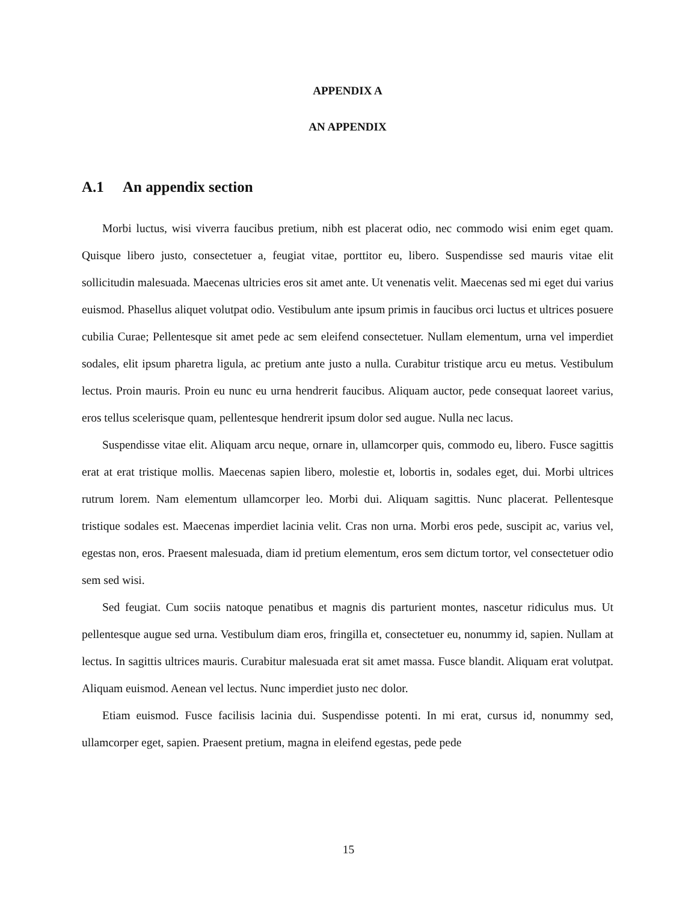APPENDIX A
AN APPENDIX
A.1 An appendix section
Morbi luctus, wisi viverra faucibus pretium, nibh est placerat odio, nec commodo wisi enim eget quam. Quisque libero justo, consectetuer a, feugiat vitae, porttitor eu, libero. Suspendisse sed mauris vitae elit sollicitudin malesuada. Maecenas ultricies eros sit amet ante. Ut venenatis velit. Maecenas sed mi eget dui varius euismod. Phasellus aliquet volutpat odio. Vestibulum ante ipsum primis in faucibus orci luctus et ultrices posuere cubilia Curae; Pellentesque sit amet pede ac sem eleifend consectetuer. Nullam elementum, urna vel imperdiet sodales, elit ipsum pharetra ligula, ac pretium ante justo a nulla. Curabitur tristique arcu eu metus. Vestibulum lectus. Proin mauris. Proin eu nunc eu urna hendrerit faucibus. Aliquam auctor, pede consequat laoreet varius, eros tellus scelerisque quam, pellentesque hendrerit ipsum dolor sed augue. Nulla nec lacus.
Suspendisse vitae elit. Aliquam arcu neque, ornare in, ullamcorper quis, commodo eu, libero. Fusce sagittis erat at erat tristique mollis. Maecenas sapien libero, molestie et, lobortis in, sodales eget, dui. Morbi ultrices rutrum lorem. Nam elementum ullamcorper leo. Morbi dui. Aliquam sagittis. Nunc placerat. Pellentesque tristique sodales est. Maecenas imperdiet lacinia velit. Cras non urna. Morbi eros pede, suscipit ac, varius vel, egestas non, eros. Praesent malesuada, diam id pretium elementum, eros sem dictum tortor, vel consectetuer odio sem sed wisi.
Sed feugiat. Cum sociis natoque penatibus et magnis dis parturient montes, nascetur ridiculus mus. Ut pellentesque augue sed urna. Vestibulum diam eros, fringilla et, consectetuer eu, nonummy id, sapien. Nullam at lectus. In sagittis ultrices mauris. Curabitur malesuada erat sit amet massa. Fusce blandit. Aliquam erat volutpat. Aliquam euismod. Aenean vel lectus. Nunc imperdiet justo nec dolor.
Etiam euismod. Fusce facilisis lacinia dui. Suspendisse potenti. In mi erat, cursus id, nonummy sed, ullamcorper eget, sapien. Praesent pretium, magna in eleifend egestas, pede pede
15